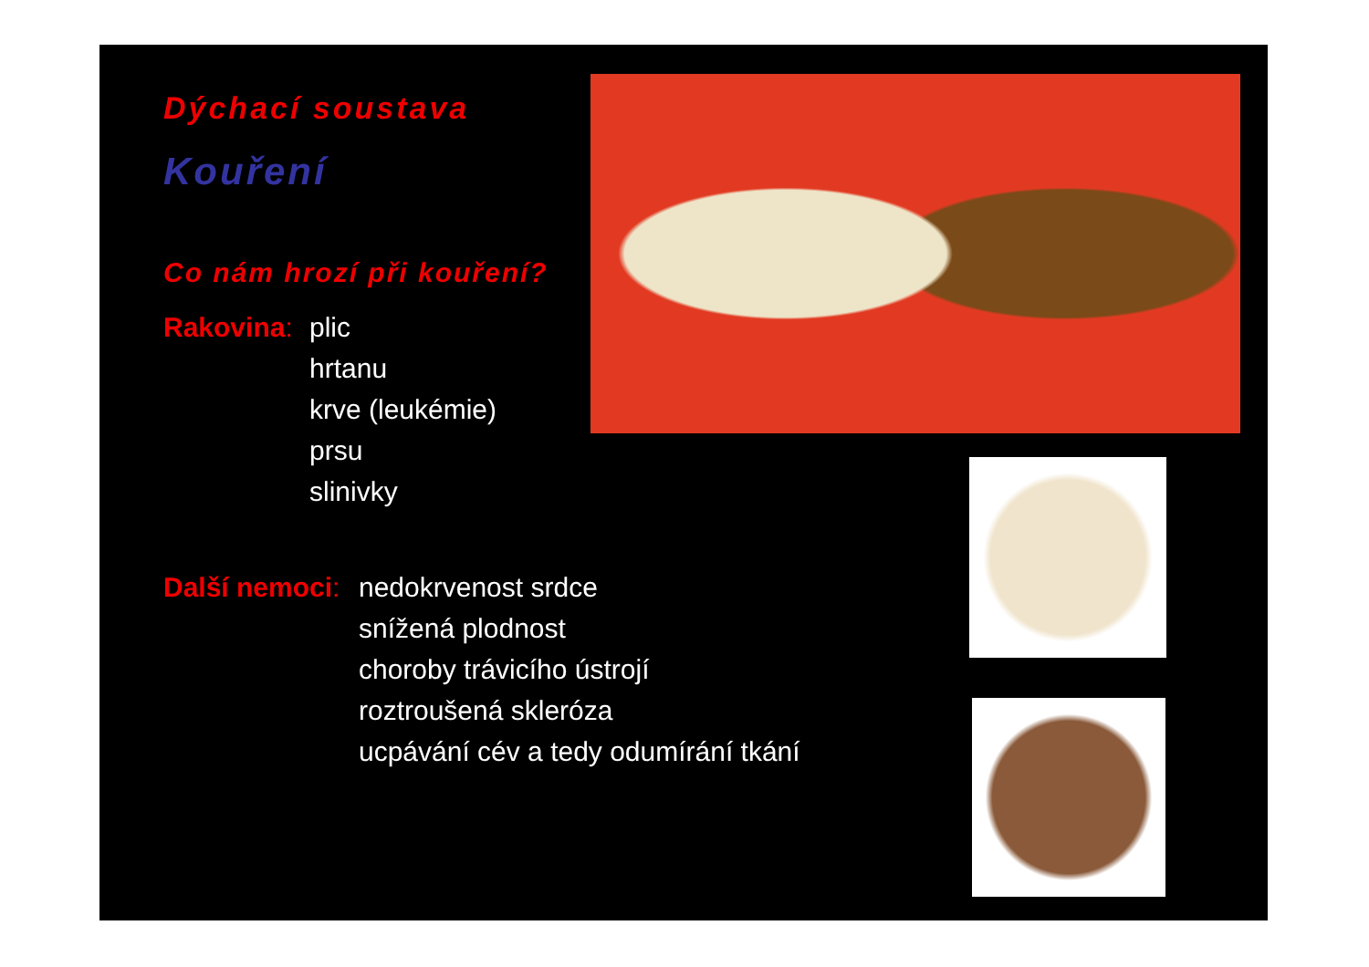Dýchací soustava
Kouření
Co nám hrozí při kouření?
Rakovina:
plic
hrtanu
krve (leukémie)
prsu
slinivky
Další nemoci:
nedokrvenost srdce
snížená plodnost
choroby trávicího ústrojí
roztroušená skleróza
ucpávání cév a tedy odumírání tkání